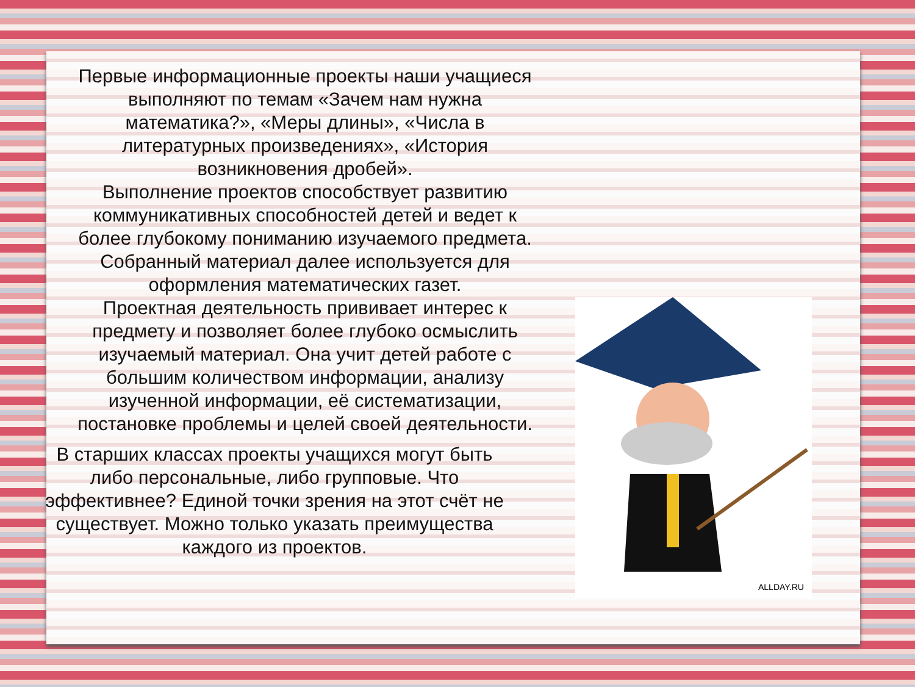Первые информационные проекты наши учащиеся выполняют по темам «Зачем нам нужна математика?», «Меры длины», «Числа в литературных произведениях», «История возникновения дробей».
Выполнение проектов способствует развитию коммуникативных способностей детей и ведет к более глубокому пониманию изучаемого предмета. Собранный материал далее используется для оформления математических газет.
Проектная деятельность прививает интерес к предмету и позволяет более глубоко осмыслить изучаемый материал. Она учит детей работе с большим количеством информации, анализу изученной информации, её систематизации, постановке проблемы и целей своей деятельности.
В старших классах проекты учащихся могут быть либо персональные, либо групповые. Что эффективнее? Единой точки зрения на этот счёт не существует. Можно только указать преимущества каждого из проектов.
ALLDAY.RU